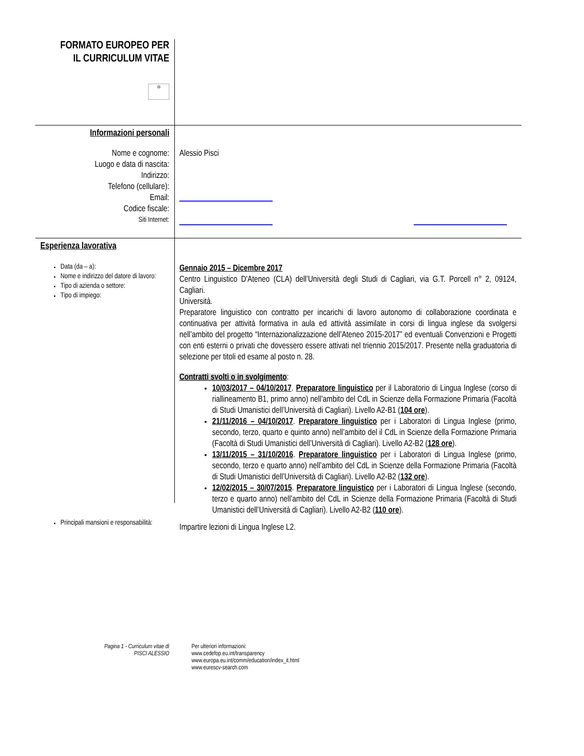FORMATO EUROPEO PER
IL CURRICULUM VITAE
✲
Informazioni personali
Nome e cognome:
Luogo e data di nascita:
Indirizzo:
Telefono (cellulare):
Email:
Codice fiscale:
Siti Internet:
Alessio Pisci
Esperienza lavorativa
Data (da – a):
Nome e indirizzo del datore di lavoro:
Tipo di azienda o settore:
Tipo di impiego:
Gennaio 2015 – Dicembre 2017
Centro Linguistico D'Ateneo (CLA) dell’Università degli Studi di Cagliari, via G.T. Porcell n° 2, 09124, Cagliari.
Università.
Preparatore linguistico con contratto per incarichi di lavoro autonomo di collaborazione coordinata e continuativa per attività formativa in aula ed attività assimilate in corsi di lingua inglese da svolgersi nell’ambito del progetto “Internazionalizzazione dell’Ateneo 2015-2017” ed eventuali Convenzioni e Progetti con enti esterni o privati che dovessero essere attivati nel triennio 2015/2017. Presente nella graduatoria di selezione per titoli ed esame al posto n. 28.
Contratti svolti o in svolgimento:
10/03/2017 – 04/10/2017. Preparatore linguistico per il Laboratorio di Lingua Inglese (corso di riallineamento B1, primo anno) nell’ambito del CdL in Scienze della Formazione Primaria (Facoltà di Studi Umanistici dell’Università di Cagliari). Livello A2-B1 (104 ore).
21/11/2016 – 04/10/2017. Preparatore linguistico per i Laboratori di Lingua Inglese (primo, secondo, terzo, quarto e quinto anno) nell’ambito del il CdL in Scienze della Formazione Primaria (Facoltà di Studi Umanistici dell’Università di Cagliari). Livello A2-B2 (128 ore).
13/11/2015 – 31/10/2016. Preparatore linguistico per i Laboratori di Lingua Inglese (primo, secondo, terzo e quarto anno) nell’ambito del CdL in Scienze della Formazione Primaria (Facoltà di Studi Umanistici dell’Università di Cagliari). Livello A2-B2 (132 ore).
12/02/2015 – 30/07/2015. Preparatore linguistico per i Laboratori di Lingua Inglese (secondo, terzo e quarto anno) nell’ambito del CdL in Scienze della Formazione Primaria (Facoltà di Studi Umanistici dell’Università di Cagliari). Livello A2-B2 (110 ore).
Principali mansioni e responsabilità:
Impartire lezioni di Lingua Inglese L2.
Pagina 1 - Curriculum vitae di
PISCI ALESSIO
Per ulteriori informazioni:
www.cedefop.eu.int/transparency
www.europa.eu.int/comm/education/index_it.html
www.eurescv-search.com